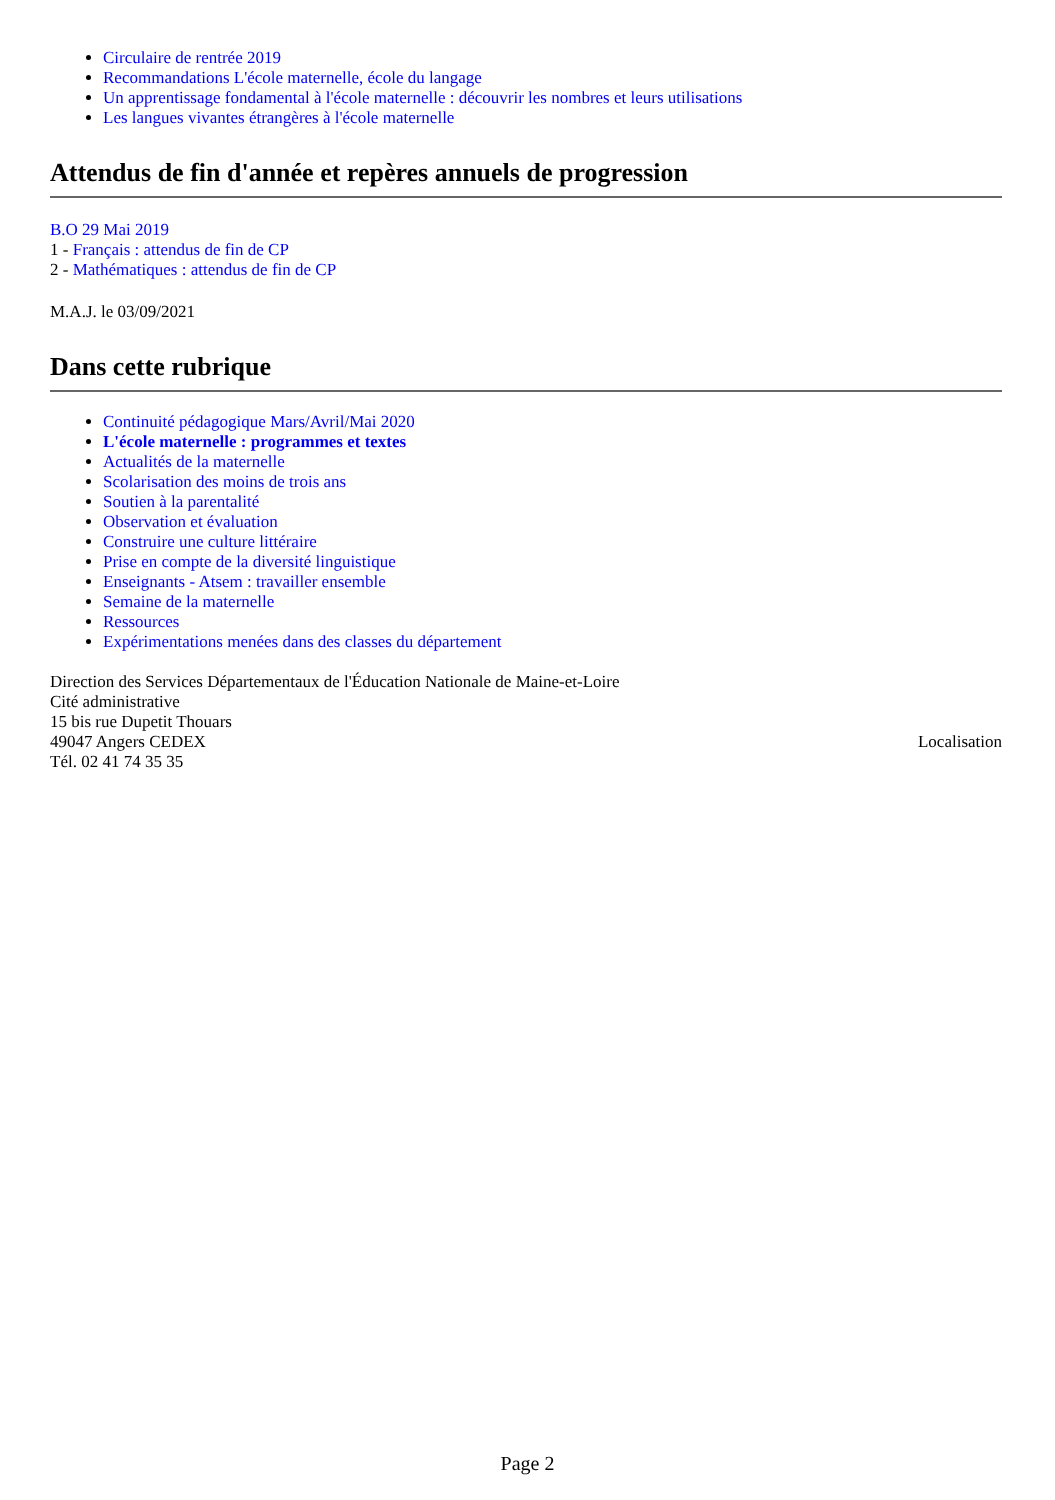Circulaire de rentrée 2019
Recommandations L'école maternelle, école du langage
Un apprentissage fondamental à l'école maternelle : découvrir les nombres et leurs utilisations
Les langues vivantes étrangères à l'école maternelle
Attendus de fin d'année et repères annuels de progression
B.O 29 Mai 2019
1 - Français : attendus de fin de CP
2 - Mathématiques : attendus de fin de CP
M.A.J. le 03/09/2021
Dans cette rubrique
Continuité pédagogique Mars/Avril/Mai 2020
L'école maternelle : programmes et textes
Actualités de la maternelle
Scolarisation des moins de trois ans
Soutien à la parentalité
Observation et évaluation
Construire une culture littéraire
Prise en compte de la diversité linguistique
Enseignants - Atsem : travailler ensemble
Semaine de la maternelle
Ressources
Expérimentations menées dans des classes du département
Direction des Services Départementaux de l'Éducation Nationale de Maine-et-Loire
Cité administrative
15 bis rue Dupetit Thouars
49047 Angers CEDEX
Tél. 02 41 74 35 35
Localisation
Page 2